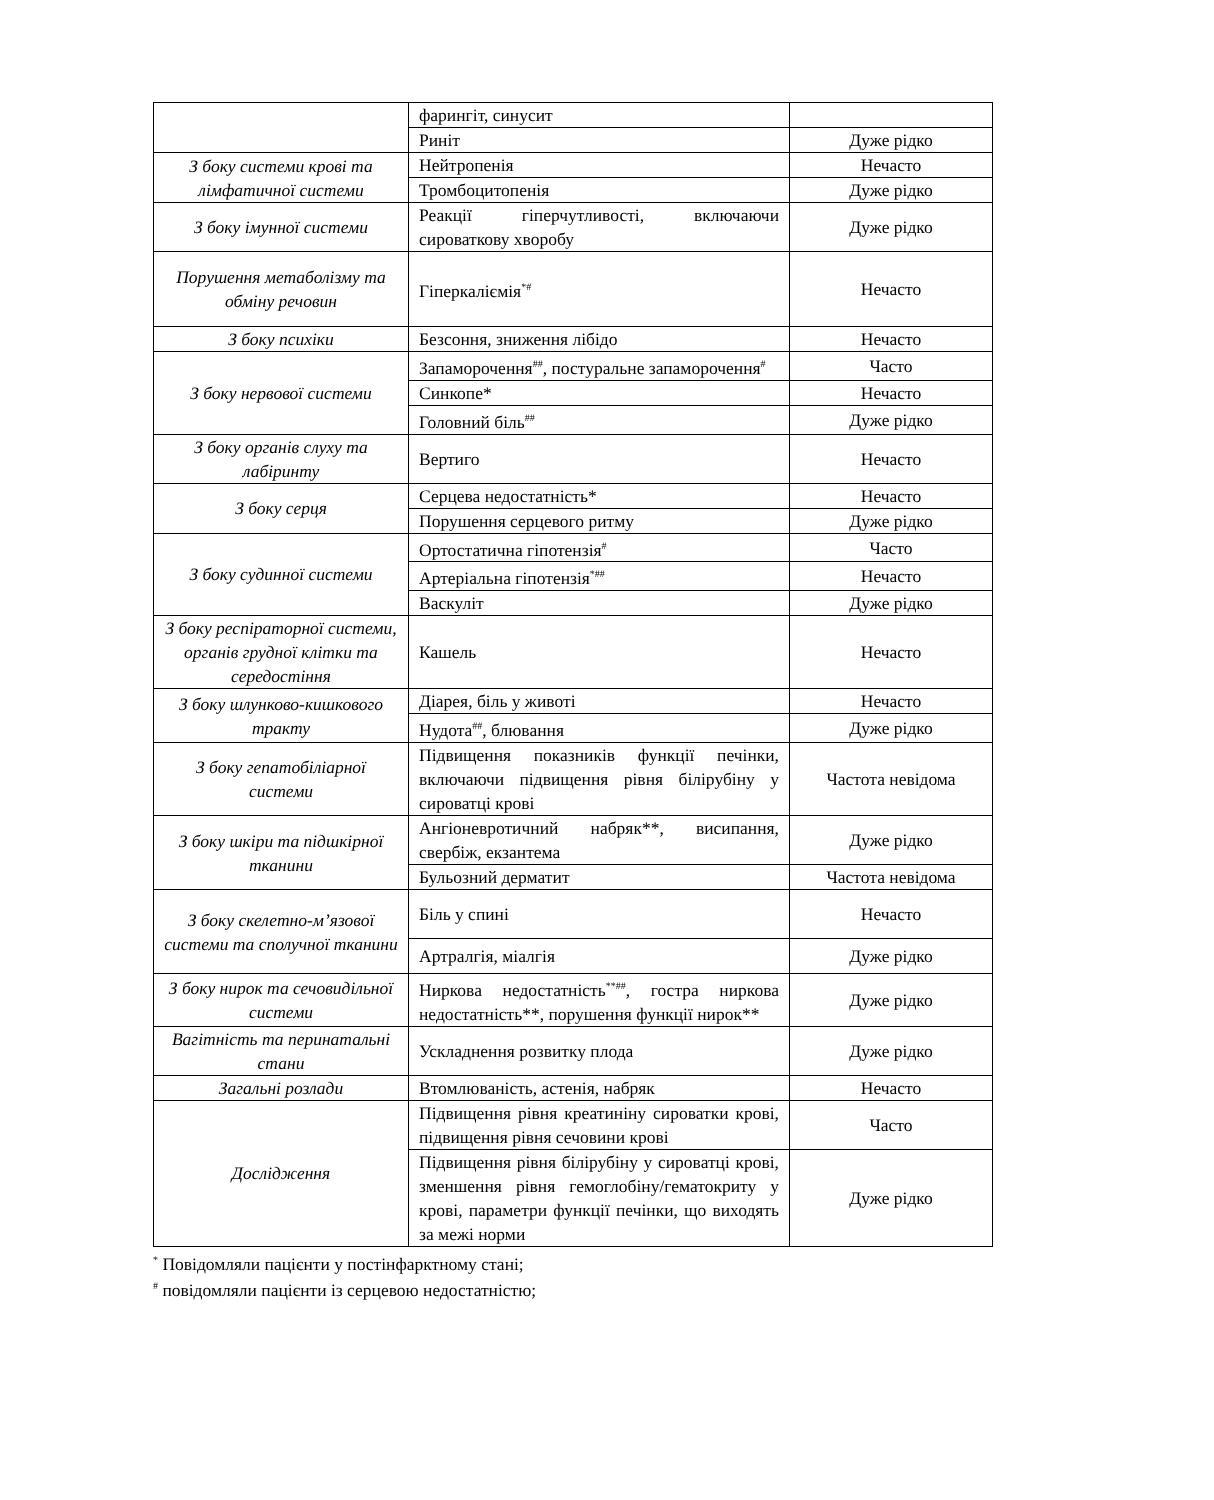| | фарингіт, синусит | |
| | Риніт | Дуже рідко |
| З боку системи крові та лімфатичної системи | Нейтропенія | Нечасто |
| | Тромбоцитопенія | Дуже рідко |
| З боку імунної системи | Реакції гіперчутливості, включаючи сироваткову хворобу | Дуже рідко |
| Порушення метаболізму та обміну речовин | Гіперкаліємія<sup>*#</sup> | Нечасто |
| З боку психіки | Безсоння, зниження лібідо | Нечасто |
| З боку нервової системи | Запаморочення<sup>##</sup>, постуральне запаморочення<sup>#</sup> | Часто |
| | Синкопе* | Нечасто |
| | Головний біль<sup>##</sup> | Дуже рідко |
| З боку органів слуху та лабіринту | Вертиго | Нечасто |
| З боку серця | Серцева недостатність* | Нечасто |
| | Порушення серцевого ритму | Дуже рідко |
| З боку судинної системи | Ортостатична гіпотензія<sup>#</sup> | Часто |
| | Артеріальна гіпотензія<sup>*##</sup> | Нечасто |
| | Васкуліт | Дуже рідко |
| З боку респіраторної системи, органів грудної клітки та середостіння | Кашель | Нечасто |
| З боку шлунково-кишкового тракту | Діарея, біль у животі | Нечасто |
| | Нудота<sup>##</sup>, блювання | Дуже рідко |
| З боку гепатобіліарної системи | Підвищення показників функції печінки, включаючи підвищення рівня білірубіну у сироватці крові | Частота невідома |
| З боку шкіри та підшкірної тканини | Ангіоневротичний набряк**, висипання, свербіж, екзантема | Дуже рідко |
| | Бульозний дерматит | Частота невідома |
| З боку скелетно-м’язової системи та сполучної тканини | Біль у спині | Нечасто |
| | Артралгія, міалгія | Дуже рідко |
| З боку нирок та сечовидільної системи | Ниркова недостатність<sup>**##</sup>, гостра ниркова недостатність**, порушення функції нирок** | Дуже рідко |
| Вагітність та перинатальні стани | Ускладнення розвитку плода | Дуже рідко |
| Загальні розлади | Втомлюваність, астенія, набряк | Нечасто |
| Дослідження | Підвищення рівня креатиніну сироватки крові, підвищення рівня сечовини крові | Часто |
| | Підвищення рівня білірубіну у сироватці крові, зменшення рівня гемоглобіну/гематокриту у крові, параметри функції печінки, що виходять за межі норми | Дуже рідко |
<sup>*</sup> Повідомляли пацієнти у постінфарктному стані;
<sup>#</sup> повідомляли пацієнти із серцевою недостатністю;